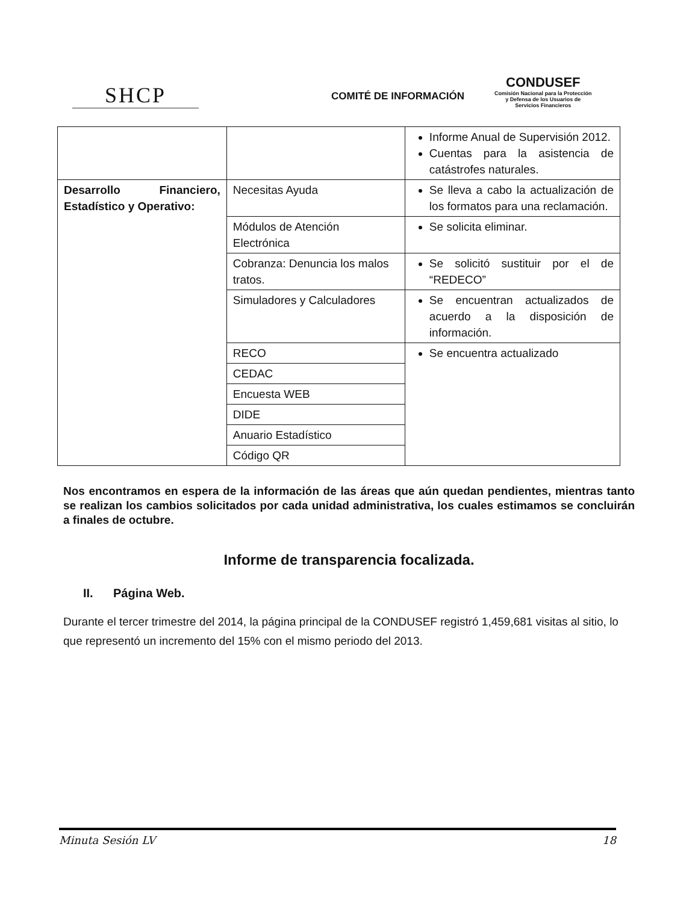SHCP
COMITÉ DE INFORMACIÓN
CONDUSEF
Comisión Nacional para la Protección
y Defensa de los Usuarios de
Servicios Financieros
| | | Informe Anual de Supervisión 2012. Cuentas para la asistencia de catástrofes naturales. |
| Desarrollo Financiero, Estadístico y Operativo: | Necesitas Ayuda | Se lleva a cabo la actualización de los formatos para una reclamación. |
| | Módulos de Atención Electrónica | Se solicita eliminar. |
| | Cobranza: Denuncia los malos tratos. | Se solicitó sustituir por el de “REDECO” |
| | Simuladores y Calculadores | Se encuentran actualizados de acuerdo a la disposición de información. |
| | RECO | Se encuentra actualizado |
| | CEDAC | |
| | Encuesta WEB | |
| | DIDE | |
| | Anuario Estadístico | |
| | Código QR | |
Nos encontramos en espera de la información de las áreas que aún quedan pendientes, mientras tanto se realizan los cambios solicitados por cada unidad administrativa, los cuales estimamos se concluirán a finales de octubre.
Informe de transparencia focalizada.
II. Página Web.
Durante el tercer trimestre del 2014, la página principal de la CONDUSEF registró 1,459,681 visitas al sitio, lo que representó un incremento del 15% con el mismo periodo del 2013.
Minuta Sesión LV 18